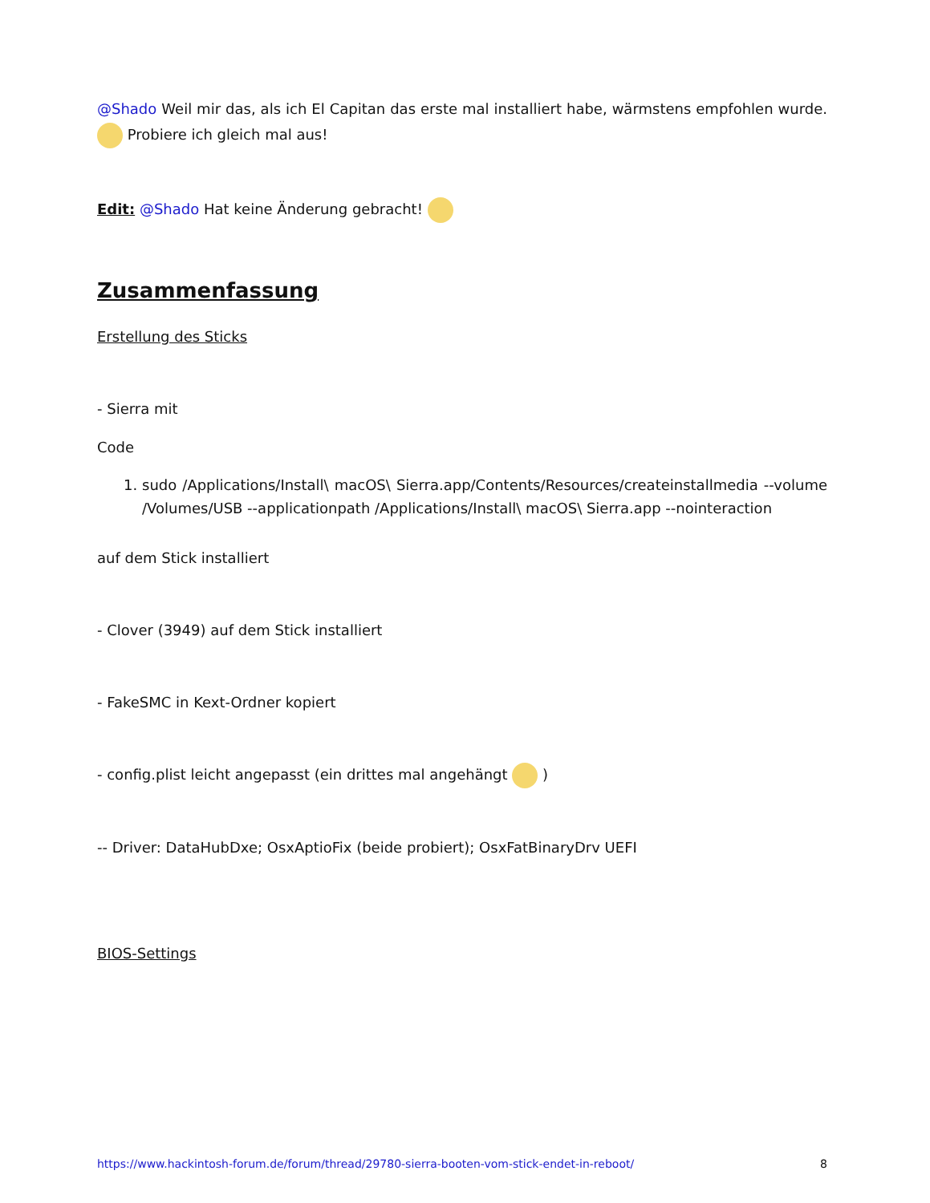@Shado Weil mir das, als ich El Capitan das erste mal installiert habe, wärmstens empfohlen wurde. Probiere ich gleich mal aus!
Edit: @Shado Hat keine Änderung gebracht!
Zusammenfassung
Erstellung des Sticks
- Sierra mit
Code
1. sudo /Applications/Install\ macOS\ Sierra.app/Contents/Resources/createinstallmedia --volume /Volumes/USB --applicationpath /Applications/Install\ macOS\ Sierra.app --nointeraction
auf dem Stick installiert
- Clover (3949) auf dem Stick installiert
- FakeSMC in Kext-Ordner kopiert
- config.plist leicht angepasst (ein drittes mal angehängt )
-- Driver: DataHubDxe; OsxAptioFix (beide probiert); OsxFatBinaryDrv UEFI
BIOS-Settings
https://www.hackintosh-forum.de/forum/thread/29780-sierra-booten-vom-stick-endet-in-reboot/ 8